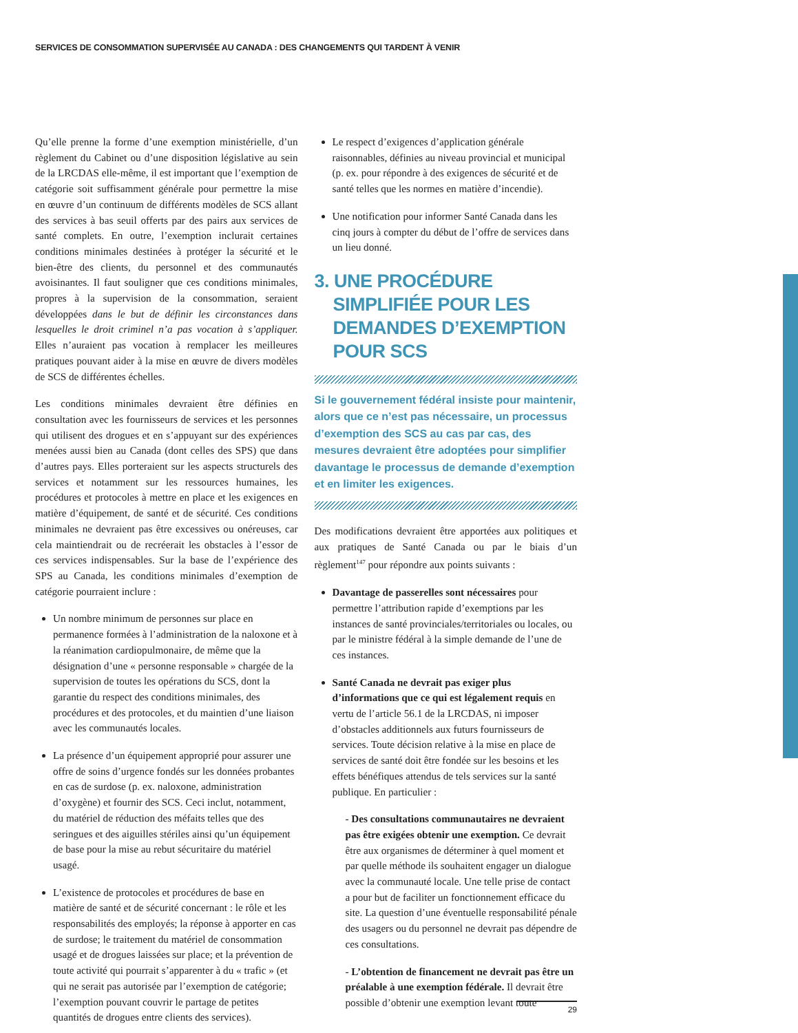SERVICES DE CONSOMMATION SUPERVISÉE AU CANADA : DES CHANGEMENTS QUI TARDENT À VENIR
Qu’elle prenne la forme d’une exemption ministérielle, d’un règlement du Cabinet ou d’une disposition législative au sein de la LRCDAS elle-même, il est important que l’exemption de catégorie soit suffisamment générale pour permettre la mise en œuvre d’un continuum de différents modèles de SCS allant des services à bas seuil offerts par des pairs aux services de santé complets. En outre, l’exemption inclurait certaines conditions minimales destinées à protéger la sécurité et le bien-être des clients, du personnel et des communautés avoisinantes. Il faut souligner que ces conditions minimales, propres à la supervision de la consommation, seraient développées dans le but de définir les circonstances dans lesquelles le droit criminel n’a pas vocation à s’appliquer. Elles n’auraient pas vocation à remplacer les meilleures pratiques pouvant aider à la mise en œuvre de divers modèles de SCS de différentes échelles.
Les conditions minimales devraient être définies en consultation avec les fournisseurs de services et les personnes qui utilisent des drogues et en s’appuyant sur des expériences menées aussi bien au Canada (dont celles des SPS) que dans d’autres pays. Elles porteraient sur les aspects structurels des services et notamment sur les ressources humaines, les procédures et protocoles à mettre en place et les exigences en matière d’équipement, de santé et de sécurité. Ces conditions minimales ne devraient pas être excessives ou onéreuses, car cela maintiendrait ou de recréerait les obstacles à l’essor de ces services indispensables. Sur la base de l’expérience des SPS au Canada, les conditions minimales d’exemption de catégorie pourraient inclure :
Un nombre minimum de personnes sur place en permanence formées à l’administration de la naloxone et à la réanimation cardiopulmonaire, de même que la désignation d’une « personne responsable » chargée de la supervision de toutes les opérations du SCS, dont la garantie du respect des conditions minimales, des procédures et des protocoles, et du maintien d’une liaison avec les communautés locales.
La présence d’un équipement approprié pour assurer une offre de soins d’urgence fondés sur les données probantes en cas de surdose (p. ex. naloxone, administration d’oxygène) et fournir des SCS. Ceci inclut, notamment, du matériel de réduction des méfaits telles que des seringues et des aiguilles stériles ainsi qu’un équipement de base pour la mise au rebut sécuritaire du matériel usagé.
L’existence de protocoles et procédures de base en matière de santé et de sécurité concernant : le rôle et les responsabilités des employés; la réponse à apporter en cas de surdose; le traitement du matériel de consommation usagé et de drogues laissées sur place; et la prévention de toute activité qui pourrait s’apparenter à du « trafic » (et qui ne serait pas autorisée par l’exemption de catégorie; l’exemption pouvant couvrir le partage de petites quantités de drogues entre clients des services).
Le respect d’exigences d’application générale raisonnables, définies au niveau provincial et municipal (p. ex. pour répondre à des exigences de sécurité et de santé telles que les normes en matière d’incendie).
Une notification pour informer Santé Canada dans les cinq jours à compter du début de l’offre de services dans un lieu donné.
3. UNE PROCÉDURE SIMPLIFIÉE POUR LES DEMANDES D’EXEMPTION POUR SCS
Si le gouvernement fédéral insiste pour maintenir, alors que ce n’est pas nécessaire, un processus d’exemption des SCS au cas par cas, des mesures devraient être adoptées pour simplifier davantage le processus de demande d’exemption et en limiter les exigences.
Des modifications devraient être apportées aux politiques et aux pratiques de Santé Canada ou par le biais d’un règlement<sup>147</sup> pour répondre aux points suivants :
Davantage de passerelles sont nécessaires pour permettre l’attribution rapide d’exemptions par les instances de santé provinciales/territoriales ou locales, ou par le ministre fédéral à la simple demande de l’une de ces instances.
Santé Canada ne devrait pas exiger plus d’informations que ce qui est légalement requis en vertu de l’article 56.1 de la LRCDAS, ni imposer d’obstacles additionnels aux futurs fournisseurs de services. Toute décision relative à la mise en place de services de santé doit être fondée sur les besoins et les effets bénéfiques attendus de tels services sur la santé publique. En particulier :
- Des consultations communautaires ne devraient pas être exigées obtenir une exemption. Ce devrait être aux organismes de déterminer à quel moment et par quelle méthode ils souhaitent engager un dialogue avec la communauté locale. Une telle prise de contact a pour but de faciliter un fonctionnement efficace du site. La question d’une éventuelle responsabilité pénale des usagers ou du personnel ne devrait pas dépendre de ces consultations.
- L’obtention de financement ne devrait pas être un préalable à une exemption fédérale. Il devrait être possible d’obtenir une exemption levant toute
29